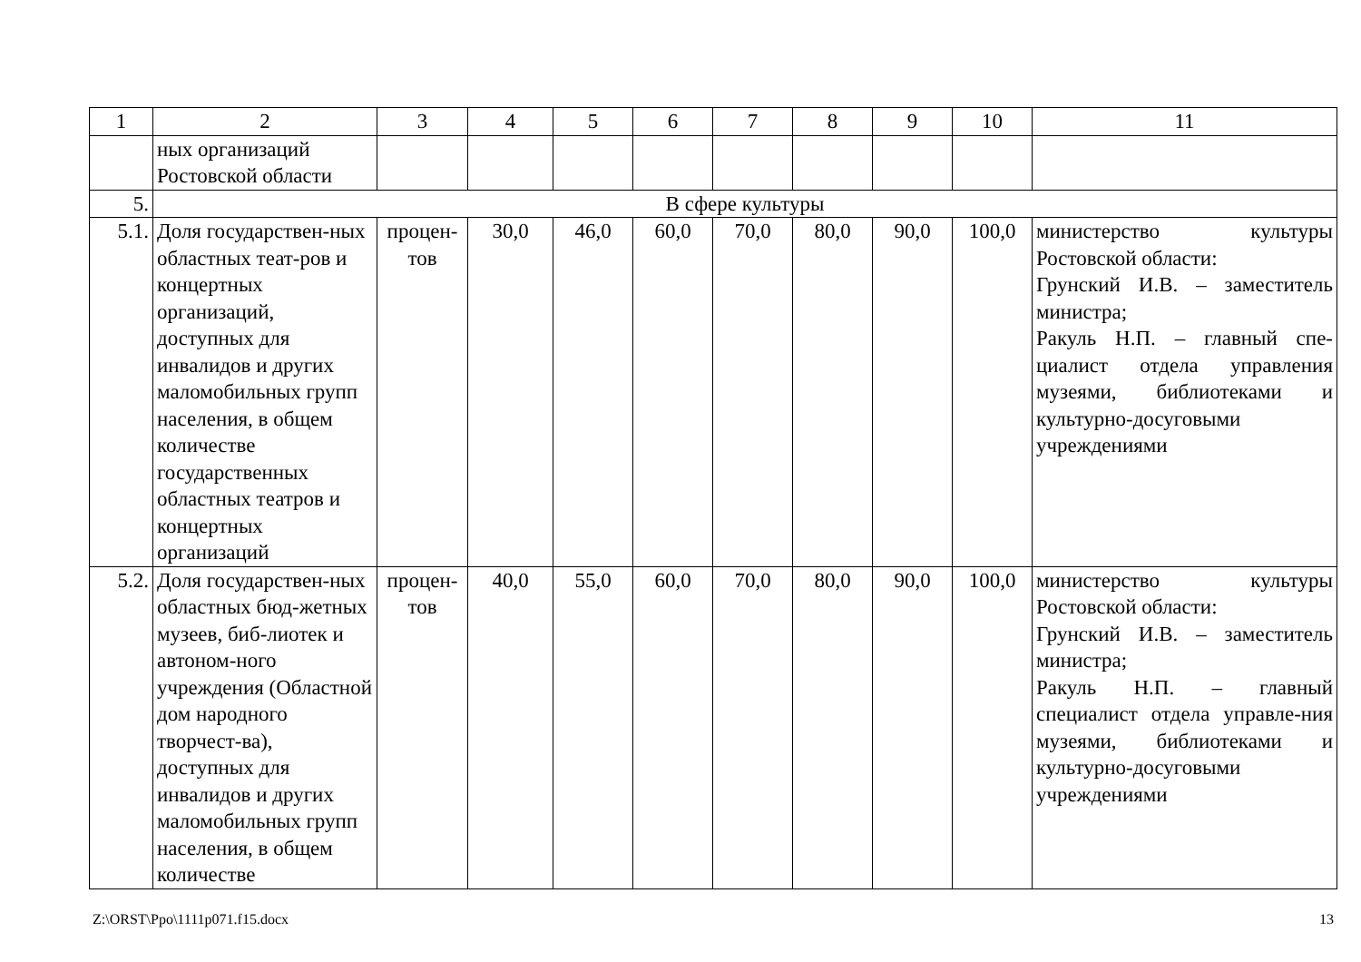| 1 | 2 | 3 | 4 | 5 | 6 | 7 | 8 | 9 | 10 | 11 |
| --- | --- | --- | --- | --- | --- | --- | --- | --- | --- | --- |
| | ных организаций Ростовской области | | | | | | | | | |
| 5. | В сфере культуры | | | | | | | | | |
| 5.1. | Доля государствен-ных областных теат-ров и концертных организаций, доступных для инвалидов и других маломобильных групп населения, в общем количестве государственных областных театров и концертных организаций | процен-тов | 30,0 | 46,0 | 60,0 | 70,0 | 80,0 | 90,0 | 100,0 | министерство культуры Ростовской области: Грунский И.В. – заместитель министра; Ракуль Н.П. – главный спе-циалист отдела управления музеями, библиотеками и культурно-досуговыми учреждениями |
| 5.2. | Доля государствен-ных областных бюд-жетных музеев, биб-лиотек и автоном-ного учреждения (Областной дом народного творчест-ва), доступных для инвалидов и других маломобильных групп населения, в общем количестве | процен-тов | 40,0 | 55,0 | 60,0 | 70,0 | 80,0 | 90,0 | 100,0 | министерство культуры Ростовской области: Грунский И.В. – заместитель министра; Ракуль Н.П. – главный специалист отдела управле-ния музеями, библиотеками и культурно-досуговыми учреждениями |
Z:\ORST\Ppo\1111p071.f15.docx 13